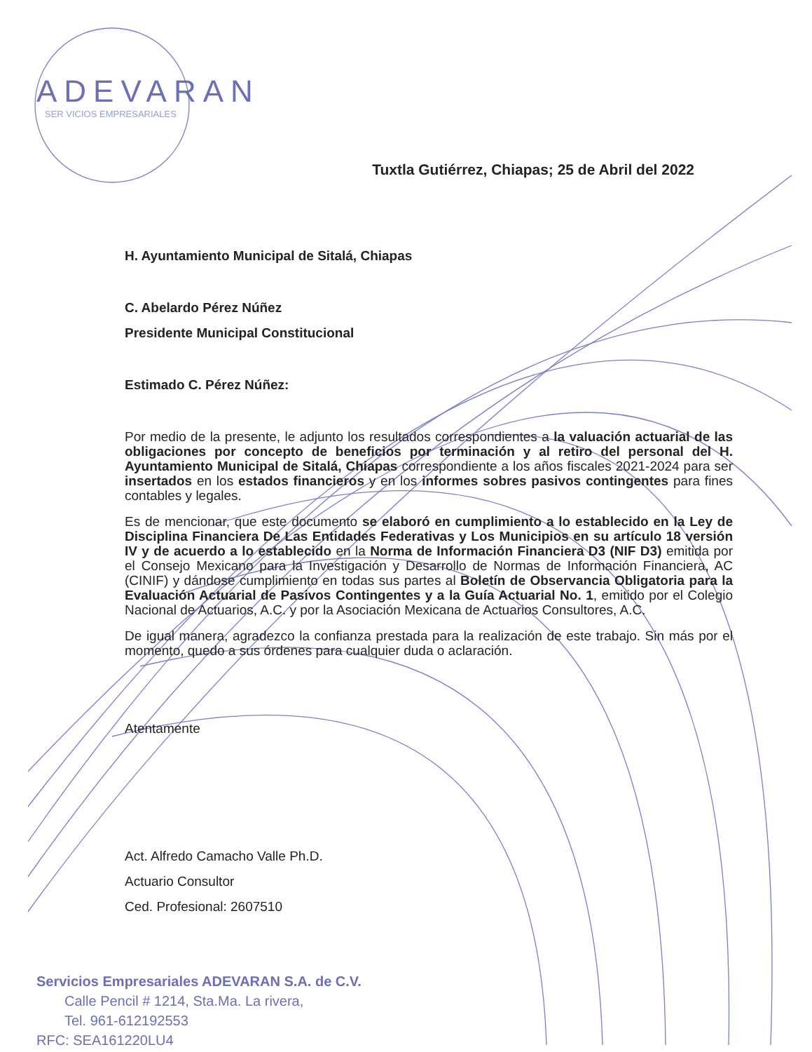ADEVARAN
SER VICIOS EMPRESARIALES
Tuxtla Gutiérrez, Chiapas; 25 de Abril del 2022
H. Ayuntamiento Municipal de Sitalá, Chiapas
C. Abelardo Pérez Núñez
Presidente Municipal Constitucional
Estimado C. Pérez Núñez:
Por medio de la presente, le adjunto los resultados correspondientes a la valuación actuarial de las obligaciones por concepto de beneficios por terminación y al retiro del personal del H. Ayuntamiento Municipal de Sitalá, Chiapas correspondiente a los años fiscales 2021-2024 para ser insertados en los estados financieros y en los informes sobres pasivos contingentes para fines contables y legales.
Es de mencionar, que este documento se elaboró en cumplimiento a lo establecido en la Ley de Disciplina Financiera De Las Entidades Federativas y Los Municipios en su artículo 18 versión IV y de acuerdo a lo establecido en la Norma de Información Financiera D3 (NIF D3) emitida por el Consejo Mexicano para la Investigación y Desarrollo de Normas de Información Financiera, AC (CINIF) y dándose cumplimiento en todas sus partes al Boletín de Observancia Obligatoria para la Evaluación Actuarial de Pasivos Contingentes y a la Guía Actuarial No. 1, emitido por el Colegio Nacional de Actuarios, A.C. y por la Asociación Mexicana de Actuarios Consultores, A.C.
De igual manera, agradezco la confianza prestada para la realización de este trabajo. Sin más por el momento, quedo a sus órdenes para cualquier duda o aclaración.
Atentamente
Act. Alfredo Camacho Valle Ph.D.
Actuario Consultor
Ced. Profesional: 2607510
Servicios Empresariales ADEVARAN S.A. de C.V.
Calle Pencil # 1214, Sta.Ma. La rivera,
Tel. 961-612192553
RFC: SEA161220LU4